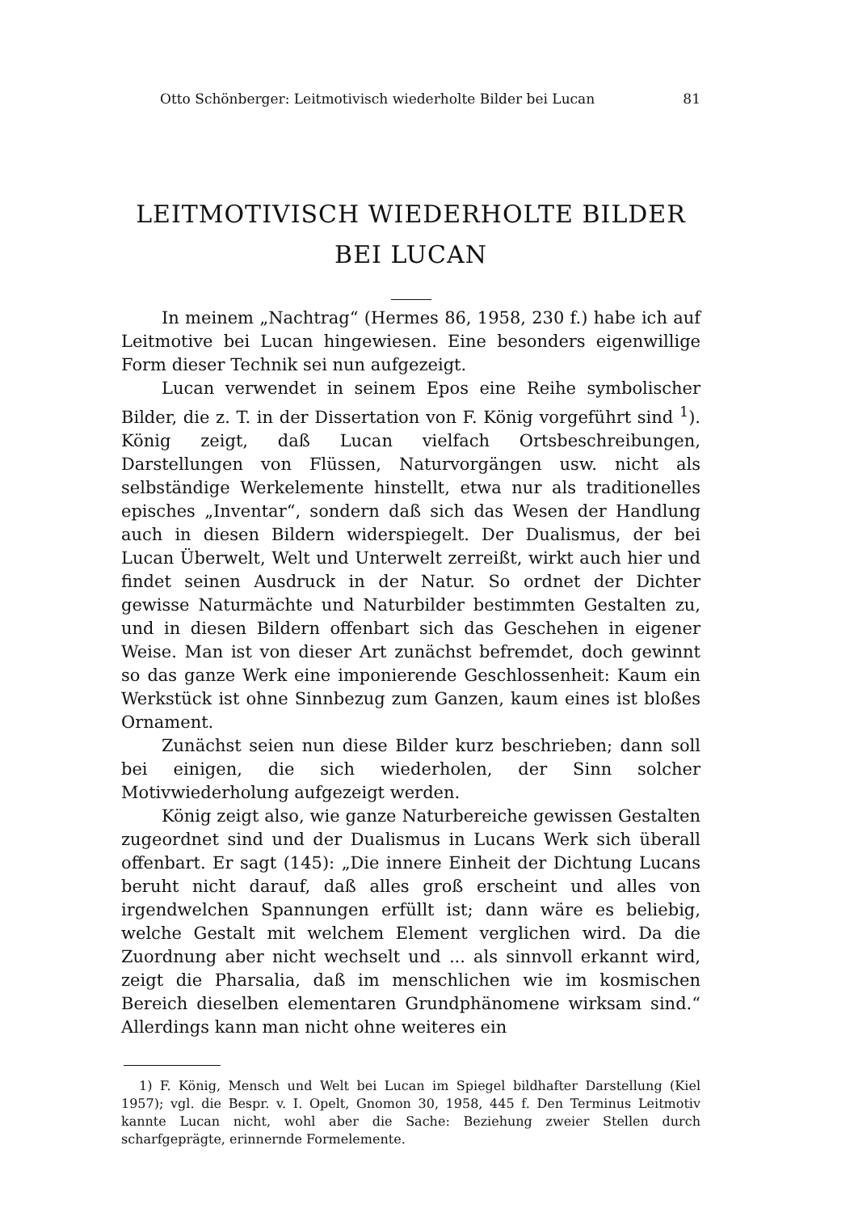Otto Schönberger: Leitmotivisch wiederholte Bilder bei Lucan 81
LEITMOTIVISCH WIEDERHOLTE BILDER
BEI LUCAN
In meinem „Nachtrag“ (Hermes 86, 1958, 230 f.) habe ich auf Leitmotive bei Lucan hingewiesen. Eine besonders eigenwillige Form dieser Technik sei nun aufgezeigt.
Lucan verwendet in seinem Epos eine Reihe symbolischer Bilder, die z. T. in der Dissertation von F. König vorgeführt sind <sup>1</sup>). König zeigt, daß Lucan vielfach Ortsbeschreibungen, Darstellungen von Flüssen, Naturvorgängen usw. nicht als selbständige Werkelemente hinstellt, etwa nur als traditionelles episches „Inventar“, sondern daß sich das Wesen der Handlung auch in diesen Bildern widerspiegelt. Der Dualismus, der bei Lucan Überwelt, Welt und Unterwelt zerreißt, wirkt auch hier und findet seinen Ausdruck in der Natur. So ordnet der Dichter gewisse Naturmächte und Naturbilder bestimmten Gestalten zu, und in diesen Bildern offenbart sich das Geschehen in eigener Weise. Man ist von dieser Art zunächst befremdet, doch gewinnt so das ganze Werk eine imponierende Geschlossenheit: Kaum ein Werkstück ist ohne Sinnbezug zum Ganzen, kaum eines ist bloßes Ornament.
Zunächst seien nun diese Bilder kurz beschrieben; dann soll bei einigen, die sich wiederholen, der Sinn solcher Motivwiederholung aufgezeigt werden.
König zeigt also, wie ganze Naturbereiche gewissen Gestalten zugeordnet sind und der Dualismus in Lucans Werk sich überall offenbart. Er sagt (145): „Die innere Einheit der Dichtung Lucans beruht nicht darauf, daß alles groß erscheint und alles von irgendwelchen Spannungen erfüllt ist; dann wäre es beliebig, welche Gestalt mit welchem Element verglichen wird. Da die Zuordnung aber nicht wechselt und ... als sinnvoll erkannt wird, zeigt die Pharsalia, daß im menschlichen wie im kosmischen Bereich dieselben elementaren Grundphänomene wirksam sind.“ Allerdings kann man nicht ohne weiteres ein
1) F. König, Mensch und Welt bei Lucan im Spiegel bildhafter Darstellung (Kiel 1957); vgl. die Bespr. v. I. Opelt, Gnomon 30, 1958, 445 f. Den Terminus Leitmotiv kannte Lucan nicht, wohl aber die Sache: Beziehung zweier Stellen durch scharfgeprägte, erinnernde Formelemente.